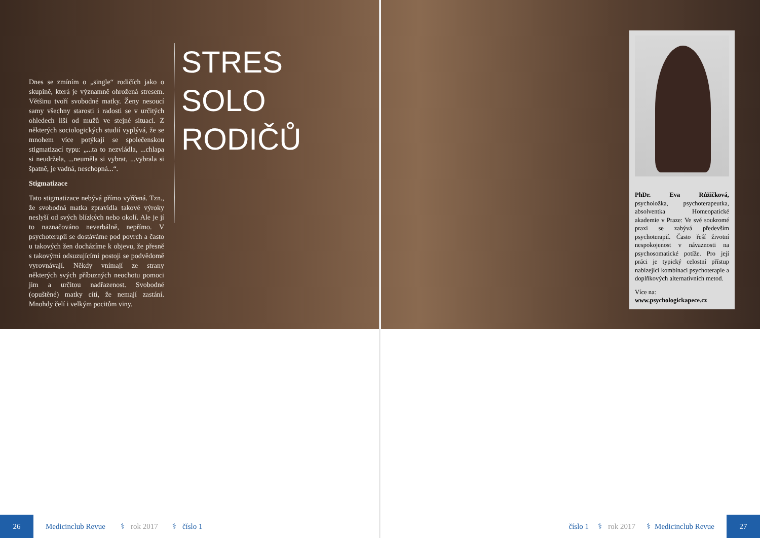Dnes se zmíním o „single“ rodičích jako o skupině, která je významně ohrožená stresem. Většinu tvoří svobodné matky. Ženy nesoucí samy všechny starosti i radosti se v určitých ohledech liší od mužů ve stejné situaci. Z některých sociologických studií vyplývá, že se mnohem více potýkají se společenskou stigmatizací typu: „...ta to nezvládla, ...chlapa si neudržela, ...neuměla si vybrat, ...vybrala si špatně, je vadná, neschopná...“.
Stigmatizace
Tato stigmatizace nebývá přímo vyřčená. Tzn., že svobodná matka zpravidla takové výroky neslyší od svých blízkých nebo okolí. Ale je jí to naznačováno neverbálně, nepřímo. V psychoterapii se dostáváme pod povrch a často u takových žen docházíme k objevu, že přesně s takovými odsuzujícími postoji se podvědomě vyrovnávají. Někdy vnímají ze strany některých svých příbuzných neochotu pomoci jim a určitou nadřazenost. Svobodné (opuštěné) matky cítí, že nemají zastání. Mnohdy čelí i velkým pocitům viny.
STRES
SOLO
RODIČŮ
PhDr. Eva Růžičková, psycholožka, psychoterapeutka, absolventka Homeopatické akademie v Praze: Ve své soukromé praxi se zabývá především psychoterapií. Často řeší životní nespokojenost v návaznosti na psychosomatické potíže. Pro její práci je typický celostní přístup nabízející kombinaci psychoterapie a doplňkových alternativních metod.
Více na:
www.psychologickapece.cz
26
Medicinclub Revue ⚕ rok 2017 ⚕ číslo 1 číslo 1 ⚕ rok 2017 ⚕ Medicinclub Revue
27